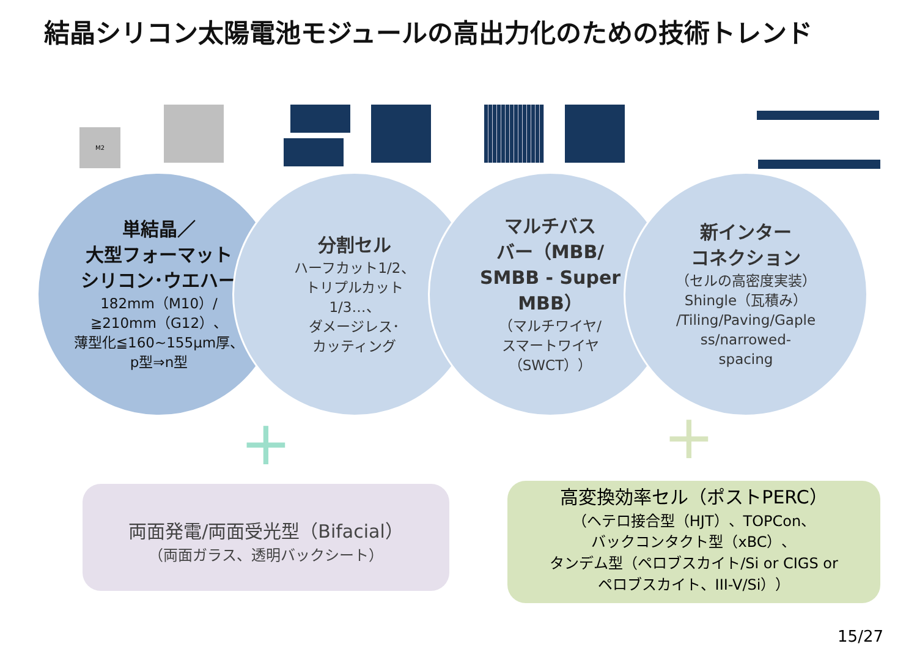結晶シリコン太陽電池モジュールの高出力化のための技術トレンド
M2
単結晶／
大型フォーマット
シリコン･ウエハー
182mm（M10）/
≧210mm（G12）、
薄型化≦160~155μm厚、
p型⇒n型
分割セル
ハーフカット1/2、
トリプルカット
1/3…、
ダメージレス･
カッティング
マルチバス
バー（MBB/
SMBB - Super
MBB）
（マルチワイヤ/
スマートワイヤ
（SWCT））
新インター
コネクション
（セルの高密度実装）
Shingle（瓦積み）
/Tiling/Paving/Gaple
ss/narrowed-
spacing
+ +
両面発電/両面受光型（Bifacial）
（両面ガラス、透明バックシート）
高変換効率セル（ポストPERC）
（ヘテロ接合型（HJT）、TOPCon、
バックコンタクト型（xBC）、
タンデム型（ペロブスカイト/Si or CIGS or
ペロブスカイト、III-V/Si））
15/27